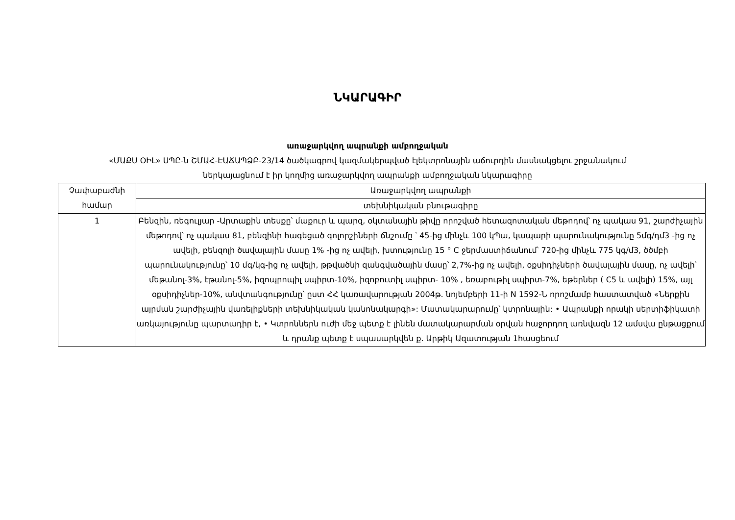ՆԿԱՐԱԳԻՐ
առաջարկվող ապրանքի ամբողջական
«ՄԱՔՍ ՕԻԼ» ՍՊԸ-ն ՇՄԱՀ-ԷԱՃԱՊՁԲ-23/14 ծածկագրով կազմակերպված էլեկտրոնային աճուրդին մասնակցելու շրջանակում
ներկայացնում է իր կողմից առաջարկվող ապրանքի ամբողջական նկարագիրը
| Չափաբաժնի համար | Առաջարկվող ապրանքի |
| --- | --- |
| | տեխնիկական բնութագիրը |
| 1 | Բենզին, ռեգուլյար -Արտաքին տեսքը՝ մաքուր և պարզ, օկտանային թիվը որոշված հետազոտական մեթոդով՝ ոչ պակաս 91, շարժիչային մեթոդով՝ ոչ պակաս 81, բենզինի հագեցած գոլորշիների ճնշումը ՝ 45-ից մինչև 100 կՊա, կապարի պարունակությունը 5մգ/դմ3 -ից ոչ ավելի, բենզոլի ծավալային մասը 1% -ից ոչ ավելի, խտությունը 15 ° C ջերմաստիճանում՝ 720-ից մինչև 775 կգ/մ3, ծծմբի պարունակությունը՝ 10 մգ/կգ-ից ոչ ավելի, թթվածնի զանգվածային մասը՝ 2,7%-ից ոչ ավելի, օքսիդիչների ծավալային մասը, ոչ ավելի՝ մեթանոլ-3%, էթանոլ-5%, իզոպրոպիլ սպիրտ-10%, իզոբուտիլ սպիրտ- 10% , եռաբութիլ սպիրտ-7%, եթերներ ( C5 և ավելի) 15%, այլ օքսիդիչներ-10%, անվտանգությունը՝ ըստ ՀՀ կառավարության 2004թ. նոյեմբերի 11-ի N 1592-Ն որոշմամբ հաստատված «Ներքին այրման շարժիչային վառելիքների տեխնիկական կանոնակարգի»: Մատակարարումը՝ կտրոնային: • Ապրանքի որակի սերտիֆիկատի առկայությունը պարտադիր է, • Կտրոններն ուժի մեջ պետք է լինեն մատակարարման օրվան հաջորդող առնվազն 12 ամսվա ընթացքում և դրանք պետք է սպասարկվեն ք. Արթիկ Ազատության 1հասցեում |